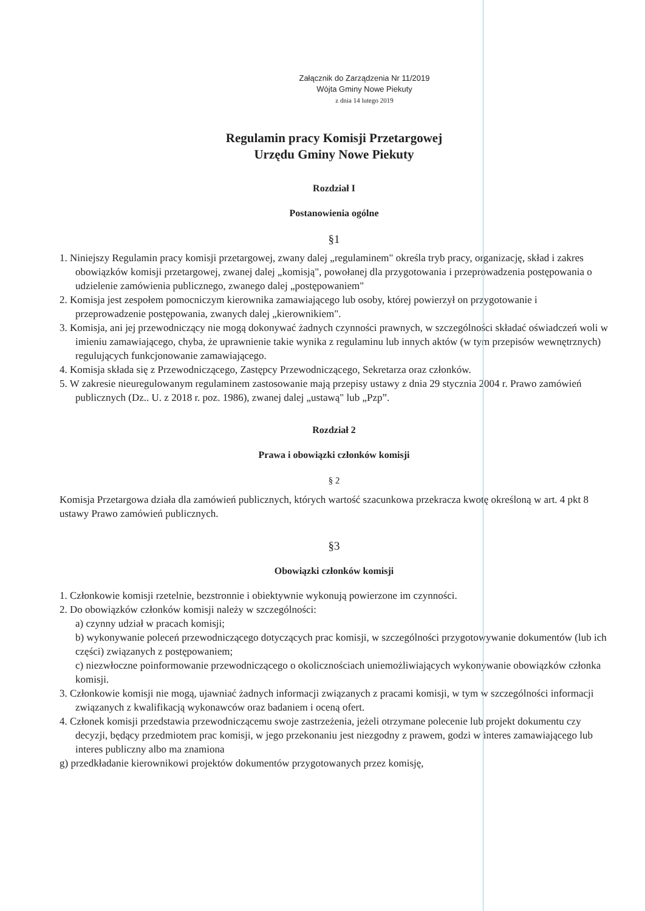Załącznik do Zarządzenia Nr 11/2019
Wójta Gminy Nowe Piekuty
z dnia 14 lutego 2019
Regulamin pracy Komisji Przetargowej
Urzędu Gminy Nowe Piekuty
Rozdział I
Postanowienia ogólne
§1
1. Niniejszy Regulamin pracy komisji przetargowej, zwany dalej „regulaminem" określa tryb pracy, organizację, skład i zakres obowiązków komisji przetargowej, zwanej dalej „komisją", powołanej dla przygotowania i przeprowadzenia postępowania o udzielenie zamówienia publicznego, zwanego dalej „postępowaniem"
2. Komisja jest zespołem pomocniczym kierownika zamawiającego lub osoby, której powierzył on przygotowanie i przeprowadzenie postępowania, zwanych dalej „kierownikiem".
3. Komisja, ani jej przewodniczący nie mogą dokonywać żadnych czynności prawnych, w szczególności składać oświadczeń woli w imieniu zamawiającego, chyba, że uprawnienie takie wynika z regulaminu lub innych aktów (w tym przepisów wewnętrznych) regulujących funkcjonowanie zamawiającego.
4. Komisja składa się z Przewodniczącego, Zastępcy Przewodniczącego, Sekretarza oraz członków.
5. W zakresie nieuregulowanym regulaminem zastosowanie mają przepisy ustawy z dnia 29 stycznia 2004 r. Prawo zamówień publicznych (Dz.. U. z 2018 r. poz. 1986), zwanej dalej „ustawą" lub „Pzp”.
Rozdział 2
Prawa i obowiązki członków komisji
§ 2
Komisja Przetargowa działa dla zamówień publicznych, których wartość szacunkowa przekracza kwotę określoną w art. 4 pkt 8 ustawy Prawo zamówień publicznych.
§3
Obowiązki członków komisji
1. Członkowie komisji rzetelnie, bezstronnie i obiektywnie wykonują powierzone im czynności.
2. Do obowiązków członków komisji należy w szczególności:
a) czynny udział w pracach komisji;
b) wykonywanie poleceń przewodniczącego dotyczących prac komisji, w szczególności przygotowywanie dokumentów (lub ich części) związanych z postępowaniem;
c) niezwłoczne poinformowanie przewodniczącego o okolicznościach uniemożliwiających wykonywanie obowiązków członka komisji.
3. Członkowie komisji nie mogą, ujawniać żadnych informacji związanych z pracami komisji, w tym w szczególności informacji związanych z kwalifikacją wykonawców oraz badaniem i oceną ofert.
4. Członek komisji przedstawia przewodniczącemu swoje zastrzeżenia, jeżeli otrzymane polecenie lub projekt dokumentu czy decyzji, będący przedmiotem prac komisji, w jego przekonaniu jest niezgodny z prawem, godzi w interes zamawiającego lub interes publiczny albo ma znamiona
g) przedkładanie kierownikowi projektów dokumentów przygotowanych przez komisję,